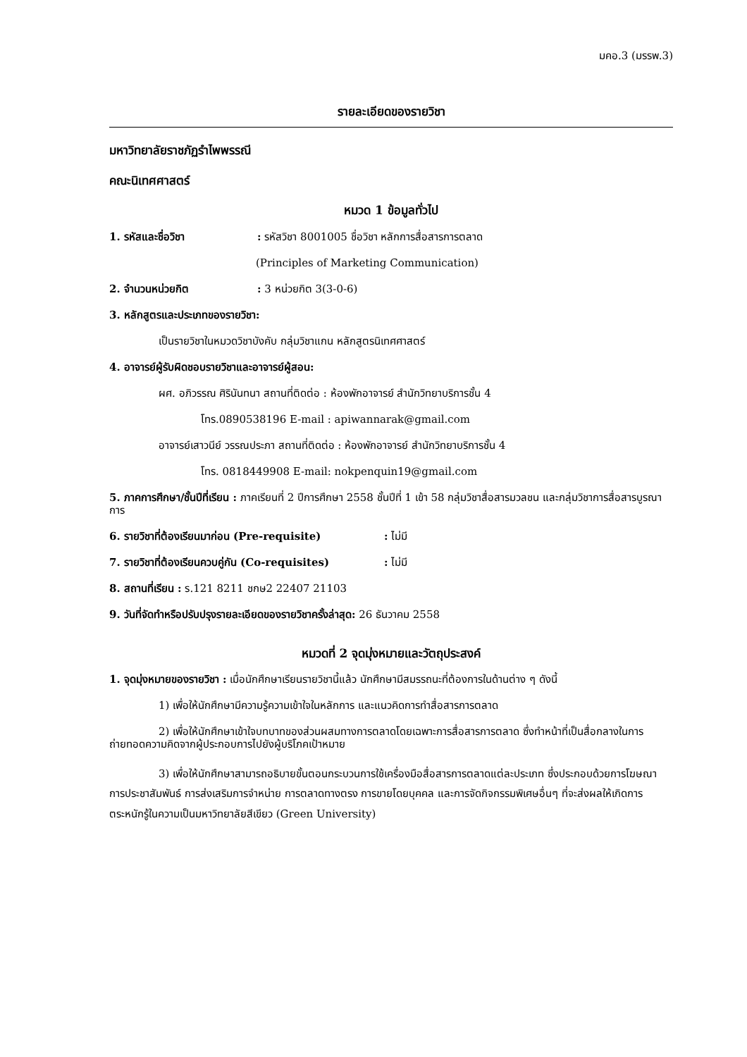มคอ.3 (มรรพ.3)
รายละเอียดของรายวิชา
มหาวิทยาลัยราชภัฏรำไพพรรณี
คณะนิเทศศาสตร์
หมวด 1 ข้อมูลทั่วไป
1. รหัสและชื่อวิชา: รหัสวิชา 8001005 ชื่อวิชา หลักการสื่อสารการตลาด
(Principles of Marketing Communication)
2. จำนวนหน่วยกิต: 3 หน่วยกิต 3(3-0-6)
3. หลักสูตรและประเภทของรายวิชา:
เป็นรายวิชาในหมวดวิชาบังคับ กลุ่มวิชาแกน หลักสูตรนิเทศศาสตร์
4. อาจารย์ผู้รับผิดชอบรายวิชาและอาจารย์ผู้สอน:
ผศ. อภิวรรณ ศิรินันทนา สถานที่ติดต่อ : ห้องพักอาจารย์ สำนักวิทยาบริการชั้น 4
โทร.0890538196 E-mail : apiwannarak@gmail.com
อาจารย์เสาวนีย์ วรรณประภา สถานที่ติดต่อ : ห้องพักอาจารย์ สำนักวิทยาบริการชั้น 4
โทร. 0818449908 E-mail: nokpenquin19@gmail.com
5. ภาคการศึกษา/ชั้นปีที่เรียน : ภาคเรียนที่ 2 ปีการศึกษา 2558 ชั้นปีที่ 1 เข้า 58 กลุ่มวิชาสื่อสารมวลชน และกลุ่มวิชาการสื่อสารบูรณาการ
6. รายวิชาที่ต้องเรียนมาก่อน (Pre-requisite): ไม่มี
7. รายวิชาที่ต้องเรียนควบคู่กัน (Co-requisites): ไม่มี
8. สถานที่เรียน : ร.121 8211 ชกษ2 22407 21103
9. วันที่จัดทำหรือปรับปรุงรายละเอียดของรายวิชาครั้งล่าสุด: 26 ธันวาคม 2558
หมวดที่ 2 จุดมุ่งหมายและวัตถุประสงค์
1. จุดมุ่งหมายของรายวิชา : เมื่อนักศึกษาเรียนรายวิชานี้แล้ว นักศึกษามีสมรรถนะที่ต้องการในด้านต่าง ๆ ดังนี้
1) เพื่อให้นักศึกษามีความรู้ความเข้าใจในหลักการ และแนวคิดการทำสื่อสารการตลาด
2) เพื่อให้นักศึกษาเข้าใจบทบาทของส่วนผสมทางการตลาดโดยเฉพาะการสื่อสารการตลาด ซึ่งทำหน้าที่เป็นสื่อกลางในการถ่ายทอดความคิดจากผู้ประกอบการไปยังผู้บริโภคเป้าหมาย
3) เพื่อให้นักศึกษาสามารถอธิบายขั้นตอนกระบวนการใช้เครื่องมือสื่อสารการตลาดแต่ละประเภท ซึ่งประกอบด้วยการโฆษณา การประชาสัมพันธ์ การส่งเสริมการจำหน่าย การตลาดทางตรง การขายโดยบุคคล และการจัดกิจกรรมพิเศษอื่นๆ ที่จะส่งผลให้เกิดการตระหนักรู้ในความเป็นมหาวิทยาลัยสีเขียว (Green University)